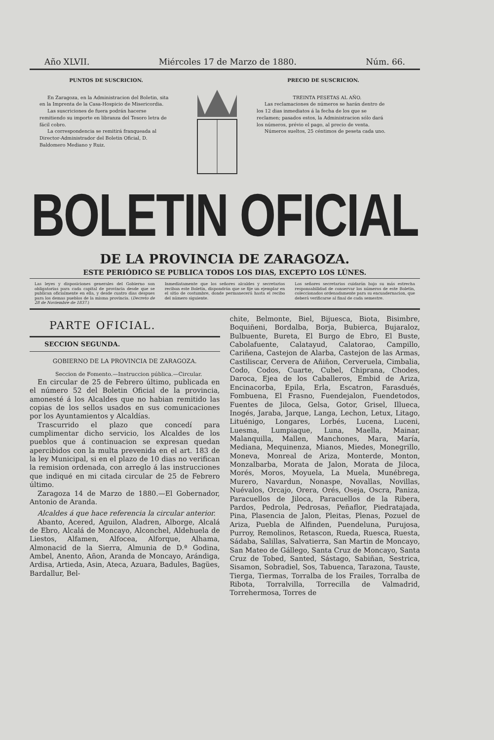Año XLVII. Miércoles 17 de Marzo de 1880. Núm. 66.
PUNTOS DE SUSCRICION.
En Zaragoza, en la Administracion del Boletin, sita en la Imprenta de la Casa-Hospicio de Misericordia.
Las suscriciones de fuera podrán hacerse remitiendo su importe en libranza del Tesoro letra de fácil cobro.
La correspondencia se remitirá franqueada al Director-Administrador del Boletin Oficial, D. Baldomero Mediano y Ruiz.
PRECIO DE SUSCRICION.
TREINTA PESETAS AL AÑO.
Las reclamaciones de números se harán dentro de los 12 dias inmediatos á la fecha de los que se reclamen; pasados estos, la Administracion sólo dará los números, prévio el pago, al precio de venta.
Números sueltos, 25 céntimos de peseta cada uno.
BOLETIN OFICIAL
DE LA PROVINCIA DE ZARAGOZA.
ESTE PERIÓDICO SE PUBLICA TODOS LOS DIAS, EXCEPTO LOS LÚNES.
Las leyes y disposiciones generales del Gobierno son obligatorias para cada capital de provincia desde que se publican oficialmente en ella, y desde cuatro dias despues para los demas pueblos de la misma provincia. (Decreto de 28 de Noviembre de 1837.)
Inmediatamente que los señores alcaldes y secretarios reciban este Boletin, dispondrán que se fije un ejemplar en el sitio de costumbre, donde permanecerá hasta el recibo del número siguiente.
Los señores secretarios cuidarán bajo su más estrecha responsabilidad de conservar los números de este Boletin, coleccionados ordenadamente para su encuadernacion, que deberá verificarse al final de cada semestre.
PARTE OFICIAL.
SECCION SEGUNDA.
GOBIERNO DE LA PROVINCIA DE ZARAGOZA.
Seccion de Fomento.—Instruccion pública.—Circular.
En circular de 25 de Febrero último, publicada en el número 52 del Boletin Oficial de la provincia, amonesté á los Alcaldes que no habian remitido las copias de los sellos usados en sus comunicaciones por los Ayuntamientos y Alcaldías.
Trascurrido el plazo que concedí para cumplimentar dicho servicio, los Alcaldes de los pueblos que á continuacion se expresan quedan apercibidos con la multa prevenida en el art. 183 de la ley Municipal, si en el plazo de 10 dias no verifican la remision ordenada, con arreglo á las instrucciones que indiqué en mi citada circular de 25 de Febrero último.
Zaragoza 14 de Marzo de 1880.—El Gobernador, Antonio de Aranda.
Alcaldes á que hace referencia la circular anterior.
Abanto, Acered, Aguilon, Aladren, Alborge, Alcalá de Ebro, Alcalá de Moncayo, Alconchel, Aldehuela de Liestos, Alfamen, Alfocea, Alforque, Alhama, Almonacid de la Sierra, Almunia de D.ª Godina, Ambel, Anento, Añon, Aranda de Moncayo, Arándiga, Ardisa, Artieda, Asin, Ateca, Azuara, Badules, Bagües, Bardallur, Bel-
chite, Belmonte, Biel, Bijuesca, Biota, Bisimbre, Boquiñeni, Bordalba, Borja, Bubierca, Bujaraloz, Bulbuente, Bureta, El Burgo de Ebro, El Buste, Cabolafuente, Calatayud, Calatorao, Campillo, Cariñena, Castejon de Alarba, Castejon de las Armas, Castiliscar, Cervera de Añiñon, Cerveruela, Cimbalia, Codo, Codos, Cuarte, Cubel, Chiprana, Chodes, Daroca, Ejea de los Caballeros, Embid de Ariza, Encinacorba, Epila, Erla, Escatron, Farasdués, Fombuena, El Frasno, Fuendejalon, Fuendetodos, Fuentes de Jiloca, Gelsa, Gotor, Grisel, Illueca, Inogés, Jaraba, Jarque, Langa, Lechon, Letux, Litago, Lituénigo, Longares, Lorbés, Lucena, Luceni, Luesma, Lumpiaque, Luna, Maella, Mainar, Malanquilla, Mallen, Manchones, Mara, María, Mediana, Mequinenza, Mianos, Miedes, Monegrillo, Moneva, Monreal de Ariza, Monterde, Monton, Monzalbarba, Morata de Jalon, Morata de Jiloca, Morés, Moros, Moyuela, La Muela, Munébrega, Murero, Navardun, Nonaspe, Novallas, Novillas, Nuévalos, Orcajo, Orera, Orés, Oseja, Oscra, Paniza, Paracuellos de Jiloca, Paracuellos de la Ribera, Pardos, Pedrola, Pedrosas, Peñaflor, Piedratajada, Pina, Plasencia de Jalon, Pleitas, Plenas, Pozuel de Ariza, Puebla de Alfinden, Puendeluna, Purujosa, Purroy, Remolinos, Retascon, Rueda, Ruesca, Ruesta, Sádaba, Salillas, Salvatierra, San Martin de Moncayo, San Mateo de Gállego, Santa Cruz de Moncayo, Santa Cruz de Tobed, Santed, Sástago, Sabiñan, Sestrica, Sisamon, Sobradiel, Sos, Tabuenca, Tarazona, Tauste, Tierga, Tiermas, Torralba de los Frailes, Torralba de Ribota, Torralvilla, Torrecilla de Valmadrid, Torrehermosa, Torres de